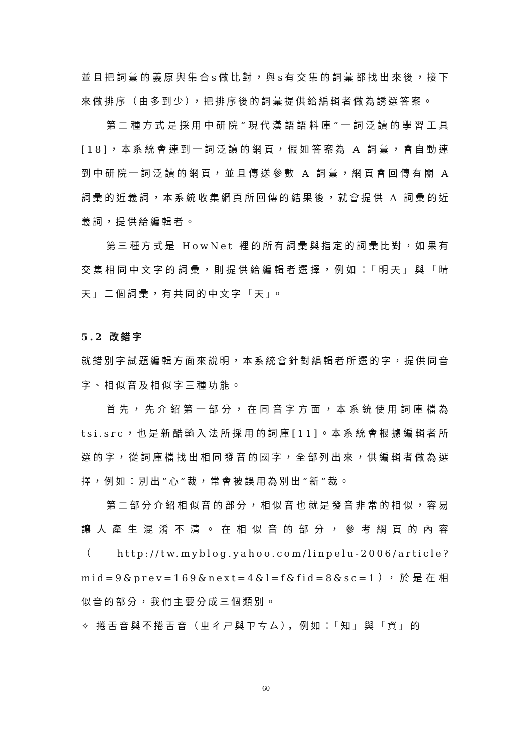並且把詞彙的義原與集合s做比對，與s有交集的詞彙都找出來後，接下來做排序（由多到少），把排序後的詞彙提供給編輯者做為誘選答案。
第二種方式是採用中研院“現代漢語語料庫”一詞泛讀的學習工具[18]，本系統會連到一詞泛讀的網頁，假如答案為 A 詞彙，會自動連到中研院一詞泛讀的網頁，並且傳送參數 A 詞彙，網頁會回傳有關 A 詞彙的近義詞，本系統收集網頁所回傳的結果後，就會提供 A 詞彙的近義詞，提供給編輯者。
第三種方式是 HowNet 裡的所有詞彙與指定的詞彙比對，如果有交集相同中文字的詞彙，則提供給編輯者選擇，例如：「明天」與「晴天」二個詞彙，有共同的中文字「天」。
5.2 改錯字
就錯別字試題編輯方面來說明，本系統會針對編輯者所選的字，提供同音字、相似音及相似字三種功能。
首先，先介紹第一部分，在同音字方面，本系統使用詞庫檔為tsi.src，也是新酷輸入法所採用的詞庫[11]。本系統會根據編輯者所選的字，從詞庫檔找出相同發音的國字，全部列出來，供編輯者做為選擇，例如：別出“心”裁，常會被誤用為別出“新”裁。
第二部分介紹相似音的部分，相似音也就是發音非常的相似，容易讓人產生混淆不清。在相似音的部分，參考網頁的內容（http://tw.myblog.yahoo.com/linpelu-2006/article?mid=9&prev=169&next=4&l=f&fid=8&sc=1），於是在相似音的部分，我們主要分成三個類別。
✧ 捲舌音與不捲舌音（ㄓㄔㄕ與ㄗㄘㄙ），例如：「知」與「資」的
60